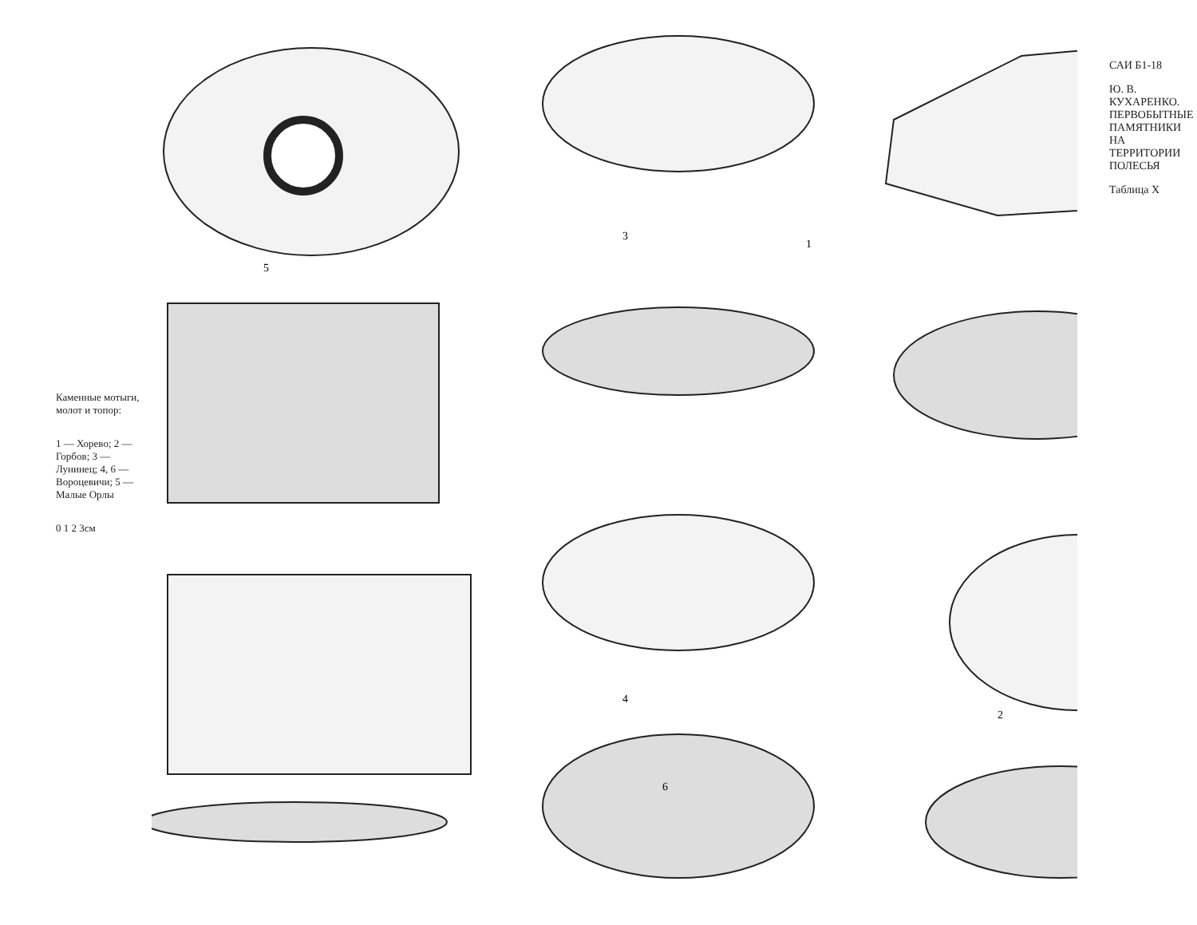Каменные мотыги, молот и топор:
1 — Хорево; 2 — Горбов; 3 — Лунинец; 4, 6 — Вороцевичи; 5 — Малые Орлы
0 1 2 3см
1
2
3
4
5
6
САИ Б1-18
Ю. В. КУХАРЕНКО. ПЕРВОБЫТНЫЕ ПАМЯТНИКИ НА ТЕРРИТОРИИ ПОЛЕСЬЯ
Таблица X